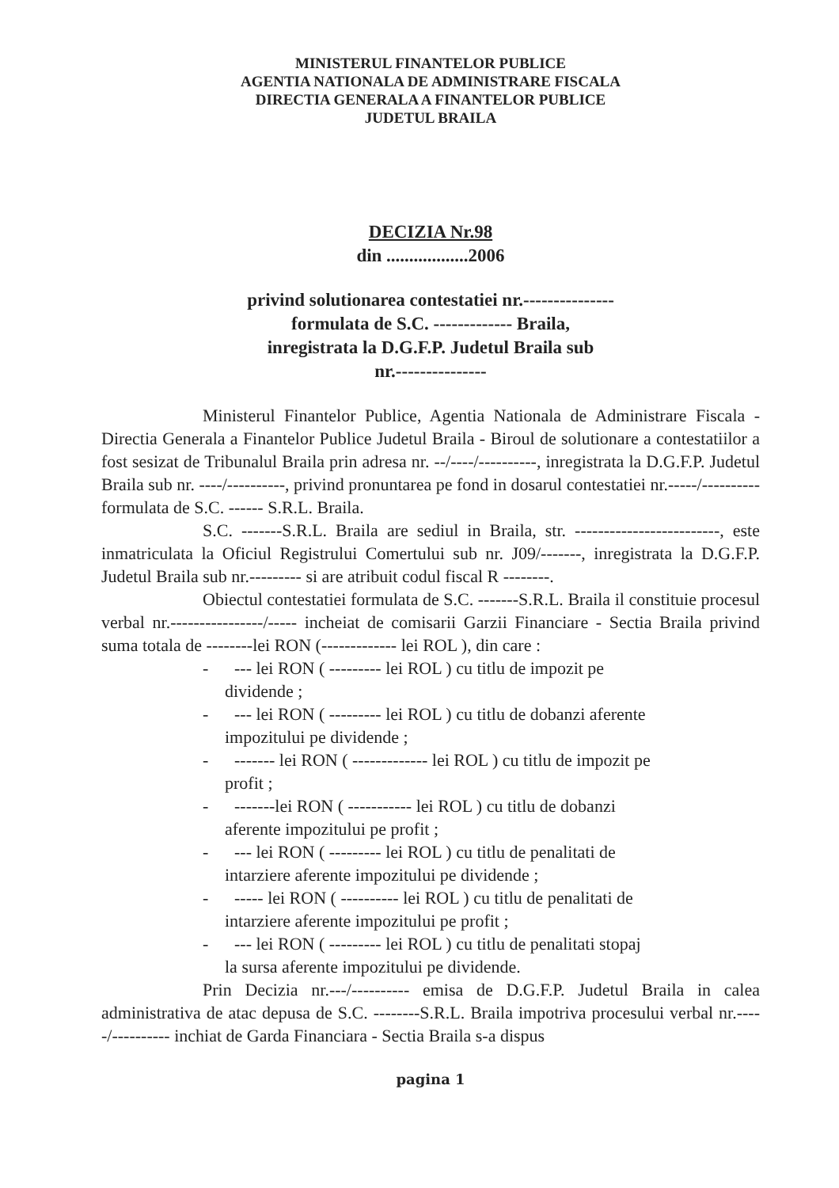MINISTERUL FINANTELOR PUBLICE
AGENTIA NATIONALA DE ADMINISTRARE FISCALA
DIRECTIA GENERALA A FINANTELOR PUBLICE
JUDETUL BRAILA
DECIZIA Nr.98
din ..................2006
privind solutionarea contestatiei nr.---------------
formulata de S.C. ------------- Braila,
inregistrata la D.G.F.P. Judetul Braila sub
nr.---------------
Ministerul Finantelor Publice, Agentia Nationala de Administrare Fiscala - Directia Generala a Finantelor Publice Judetul Braila - Biroul de solutionare a contestatiilor a fost sesizat de Tribunalul Braila prin adresa nr. --/----/----------, inregistrata la D.G.F.P. Judetul Braila sub nr. ----/----------, privind pronuntarea pe fond in dosarul contestatiei nr.-----/---------- formulata de S.C. ------ S.R.L. Braila.
S.C. -------S.R.L. Braila are sediul in Braila, str. -------------------------, este inmatriculata la Oficiul Registrului Comertului sub nr. J09/-------, inregistrata la D.G.F.P. Judetul Braila sub nr.--------- si are atribuit codul fiscal R --------.
Obiectul contestatiei formulata de S.C. -------S.R.L. Braila il constituie procesul verbal nr.----------------/----- incheiat de comisarii Garzii Financiare - Sectia Braila privind suma totala de --------lei RON (------------- lei ROL ), din care :
- --- lei RON ( --------- lei ROL ) cu titlu de impozit pe
dividende ;
- --- lei RON ( --------- lei ROL ) cu titlu de dobanzi aferente
impozitului pe dividende ;
- ------- lei RON ( ------------- lei ROL ) cu titlu de impozit pe
profit ;
- -------lei RON ( ----------- lei ROL ) cu titlu de dobanzi
aferente impozitului pe profit ;
- --- lei RON ( --------- lei ROL ) cu titlu de penalitati de
intarziere aferente impozitului pe dividende ;
- ----- lei RON ( ---------- lei ROL ) cu titlu de penalitati de
intarziere aferente impozitului pe profit ;
- --- lei RON ( --------- lei ROL ) cu titlu de penalitati stopaj
la sursa aferente impozitului pe dividende.
Prin Decizia nr.---/---------- emisa de D.G.F.P. Judetul Braila in calea administrativa de atac depusa de S.C. --------S.R.L. Braila impotriva procesului verbal nr.-----/---------- inchiat de Garda Financiara - Sectia Braila s-a dispus
pagina 1